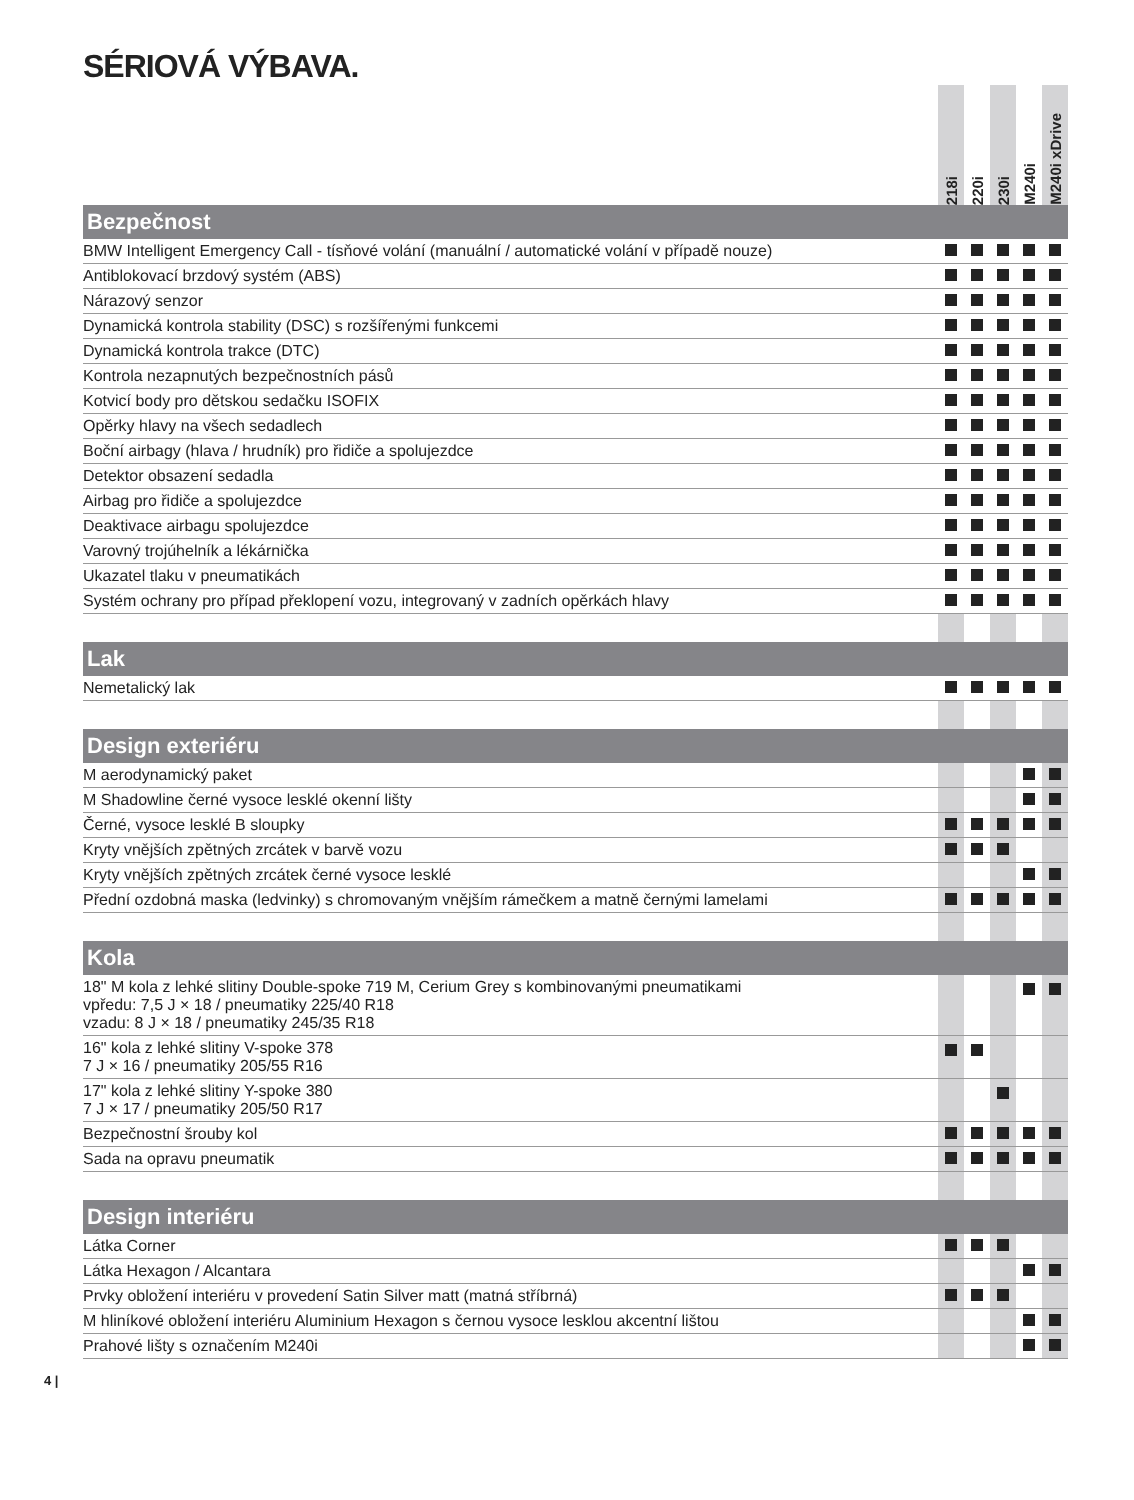SÉRIOVÁ VÝBAVA.
| | 218i | 220i | 230i | M240i | M240i xDrive |
| --- | --- | --- | --- | --- | --- |
| Bezpečnost | | | | | |
| BMW Intelligent Emergency Call - tísňové volání (manuální / automatické volání v případě nouze) | | | | | |
| Antiblokovací brzdový systém (ABS) | | | | | |
| Nárazový senzor | | | | | |
| Dynamická kontrola stability (DSC) s rozšířenými funkcemi | | | | | |
| Dynamická kontrola trakce (DTC) | | | | | |
| Kontrola nezapnutých bezpečnostních pásů | | | | | |
| Kotvicí body pro dětskou sedačku ISOFIX | | | | | |
| Opěrky hlavy na všech sedadlech | | | | | |
| Boční airbagy (hlava / hrudník) pro řidiče a spolujezdce | | | | | |
| Detektor obsazení sedadla | | | | | |
| Airbag pro řidiče a spolujezdce | | | | | |
| Deaktivace airbagu spolujezdce | | | | | |
| Varovný trojúhelník a lékárnička | | | | | |
| Ukazatel tlaku v pneumatikách | | | | | |
| Systém ochrany pro případ překlopení vozu, integrovaný v zadních opěrkách hlavy | | | | | |
| Lak | | | | | |
| Nemetalický lak | | | | | |
| Design exteriéru | | | | | |
| M aerodynamický paket | | | | | |
| M Shadowline černé vysoce lesklé okenní lišty | | | | | |
| Černé, vysoce lesklé B sloupky | | | | | |
| Kryty vnějších zpětných zrcátek v barvě vozu | | | | | |
| Kryty vnějších zpětných zrcátek černé vysoce lesklé | | | | | |
| Přední ozdobná maska (ledvinky) s chromovaným vnějším rámečkem a matně černými lamelami | | | | | |
| Kola | | | | | |
| 18" M kola z lehké slitiny Double-spoke 719 M, Cerium Grey s kombinovanými pneumatikami vpředu: 7,5 J × 18 / pneumatiky 225/40 R18 vzadu: 8 J × 18 / pneumatiky 245/35 R18 | | | | | |
| 16" kola z lehké slitiny V-spoke 378 7 J × 16 / pneumatiky 205/55 R16 | | | | | |
| 17" kola z lehké slitiny Y-spoke 380 7 J × 17 / pneumatiky 205/50 R17 | | | | | |
| Bezpečnostní šrouby kol | | | | | |
| Sada na opravu pneumatik | | | | | |
| Design interiéru | | | | | |
| Látka Corner | | | | | |
| Látka Hexagon / Alcantara | | | | | |
| Prvky obložení interiéru v provedení Satin Silver matt (matná stříbrná) | | | | | |
| M hliníkové obložení interiéru Aluminium Hexagon s černou vysoce lesklou akcentní lištou | | | | | |
| Prahové lišty s označením M240i | | | | | |
4 |